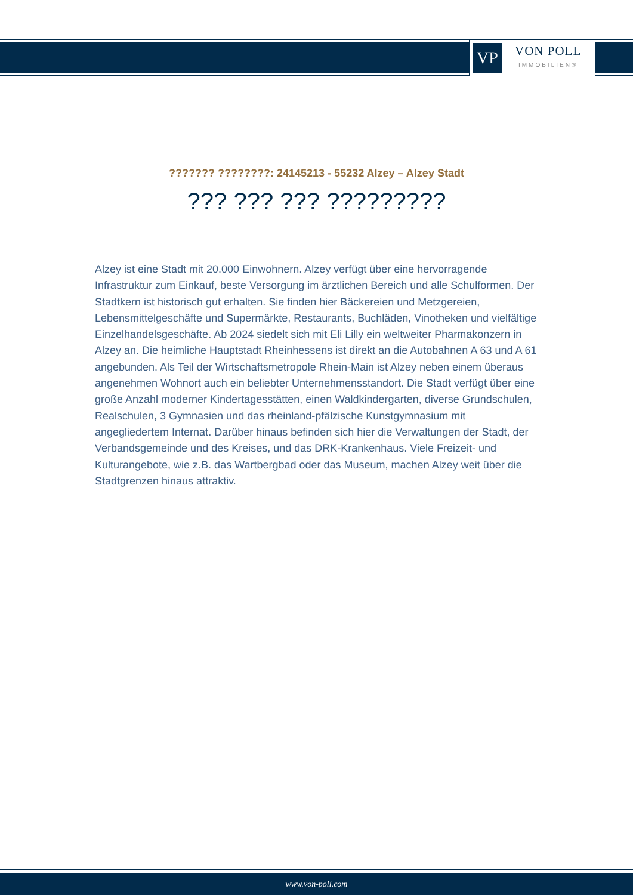VP
VON POLL
IMMOBILIEN®
??????? ????????: 24145213 - 55232 Alzey – Alzey Stadt
??? ??? ??? ?????????
Alzey ist eine Stadt mit 20.000 Einwohnern. Alzey verfügt über eine hervorragende Infrastruktur zum Einkauf, beste Versorgung im ärztlichen Bereich und alle Schulformen. Der Stadtkern ist historisch gut erhalten. Sie finden hier Bäckereien und Metzgereien, Lebensmittelgeschäfte und Supermärkte, Restaurants, Buchläden, Vinotheken und vielfältige Einzelhandelsgeschäfte. Ab 2024 siedelt sich mit Eli Lilly ein weltweiter Pharmakonzern in Alzey an. Die heimliche Hauptstadt Rheinhessens ist direkt an die Autobahnen A 63 und A 61 angebunden. Als Teil der Wirtschaftsmetropole Rhein-Main ist Alzey neben einem überaus angenehmen Wohnort auch ein beliebter Unternehmensstandort. Die Stadt verfügt über eine große Anzahl moderner Kindertagesstätten, einen Waldkindergarten, diverse Grundschulen, Realschulen, 3 Gymnasien und das rheinland-pfälzische Kunstgymnasium mit angegliedertem Internat. Darüber hinaus befinden sich hier die Verwaltungen der Stadt, der Verbandsgemeinde und des Kreises, und das DRK-Krankenhaus. Viele Freizeit- und Kulturangebote, wie z.B. das Wartbergbad oder das Museum, machen Alzey weit über die Stadtgrenzen hinaus attraktiv.
www.von-poll.com